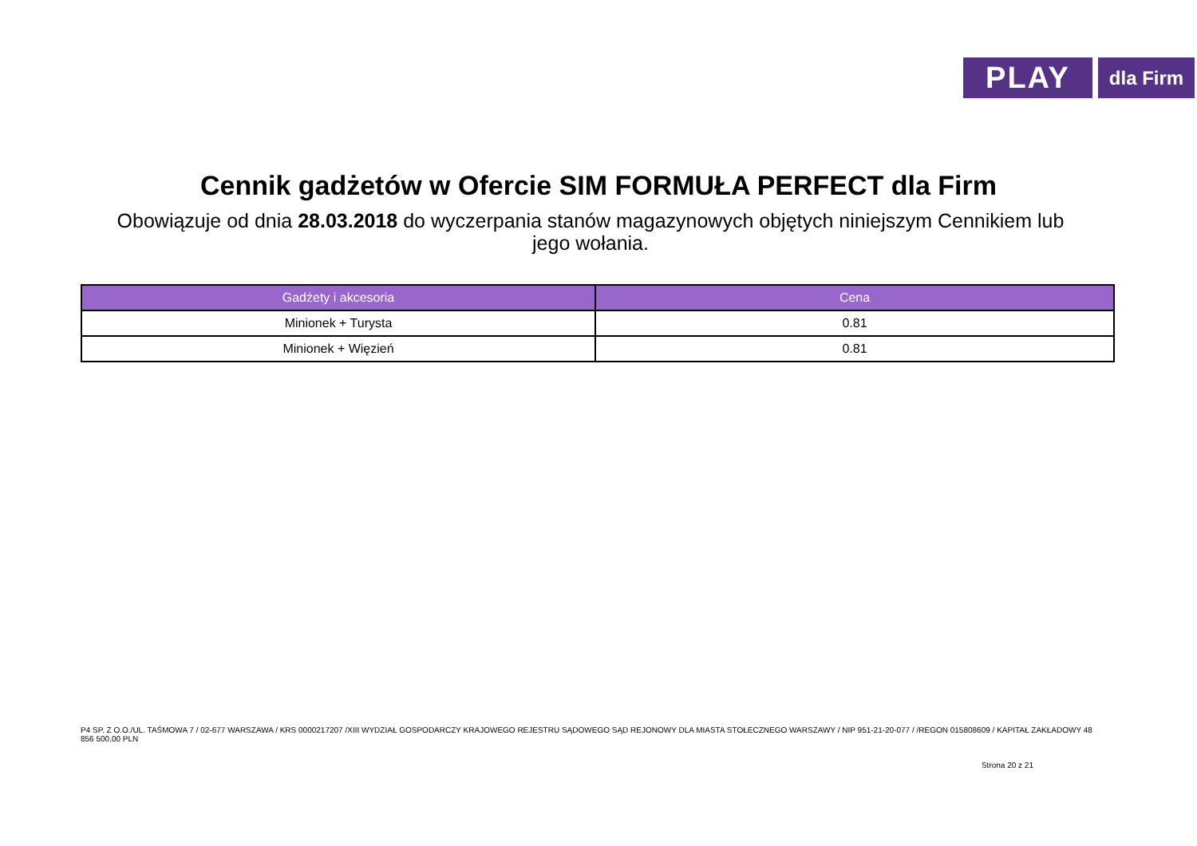PLAY
dla Firm
Cennik gadżetów w Ofercie SIM FORMUŁA PERFECT dla Firm
Obowiązuje od dnia 28.03.2018 do wyczerpania stanów magazynowych objętych niniejszym Cennikiem lub jego wołania.
| Gadżety i akcesoria | Cena |
| --- | --- |
| Minionek + Turysta | 0.81 |
| Minionek + Więzień | 0.81 |
P4 SP. Z O.O./UL. TAŚMOWA 7 / 02-677 WARSZAWA / KRS 0000217207 /XIII WYDZIAŁ GOSPODARCZY KRAJOWEGO REJESTRU SĄDOWEGO SĄD REJONOWY DLA MIASTA STOŁECZNEGO WARSZAWY / NIP 951-21-20-077 / /REGON 015808609 / KAPITAŁ ZAKŁADOWY 48 856 500,00 PLN
Strona 20 z 21